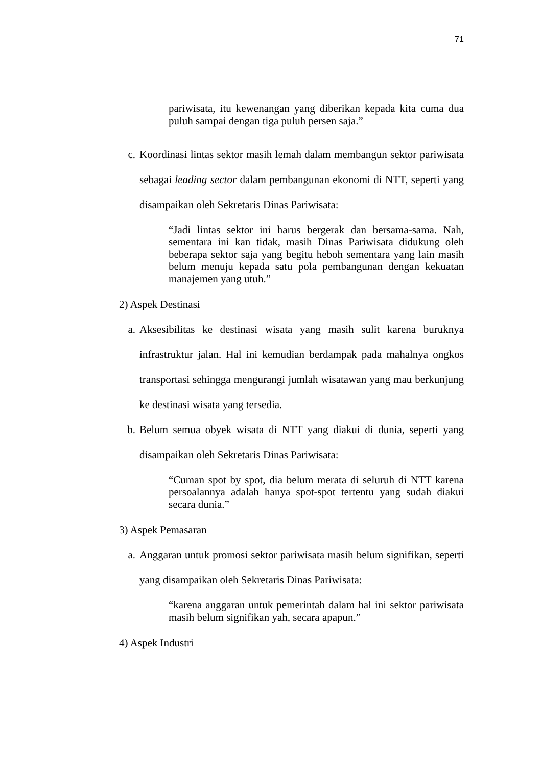71
pariwisata, itu kewenangan yang diberikan kepada kita cuma dua puluh sampai dengan tiga puluh persen saja.”
c. Koordinasi lintas sektor masih lemah dalam membangun sektor pariwisata sebagai leading sector dalam pembangunan ekonomi di NTT, seperti yang disampaikan oleh Sekretaris Dinas Pariwisata:
“Jadi lintas sektor ini harus bergerak dan bersama-sama. Nah, sementara ini kan tidak, masih Dinas Pariwisata didukung oleh beberapa sektor saja yang begitu heboh sementara yang lain masih belum menuju kepada satu pola pembangunan dengan kekuatan manajemen yang utuh.”
2) Aspek Destinasi
a. Aksesibilitas ke destinasi wisata yang masih sulit karena buruknya infrastruktur jalan. Hal ini kemudian berdampak pada mahalnya ongkos transportasi sehingga mengurangi jumlah wisatawan yang mau berkunjung ke destinasi wisata yang tersedia.
b. Belum semua obyek wisata di NTT yang diakui di dunia, seperti yang disampaikan oleh Sekretaris Dinas Pariwisata:
“Cuman spot by spot, dia belum merata di seluruh di NTT karena persoalannya adalah hanya spot-spot tertentu yang sudah diakui secara dunia.”
3) Aspek Pemasaran
a. Anggaran untuk promosi sektor pariwisata masih belum signifikan, seperti yang disampaikan oleh Sekretaris Dinas Pariwisata:
“karena anggaran untuk pemerintah dalam hal ini sektor pariwisata masih belum signifikan yah, secara apapun.”
4) Aspek Industri